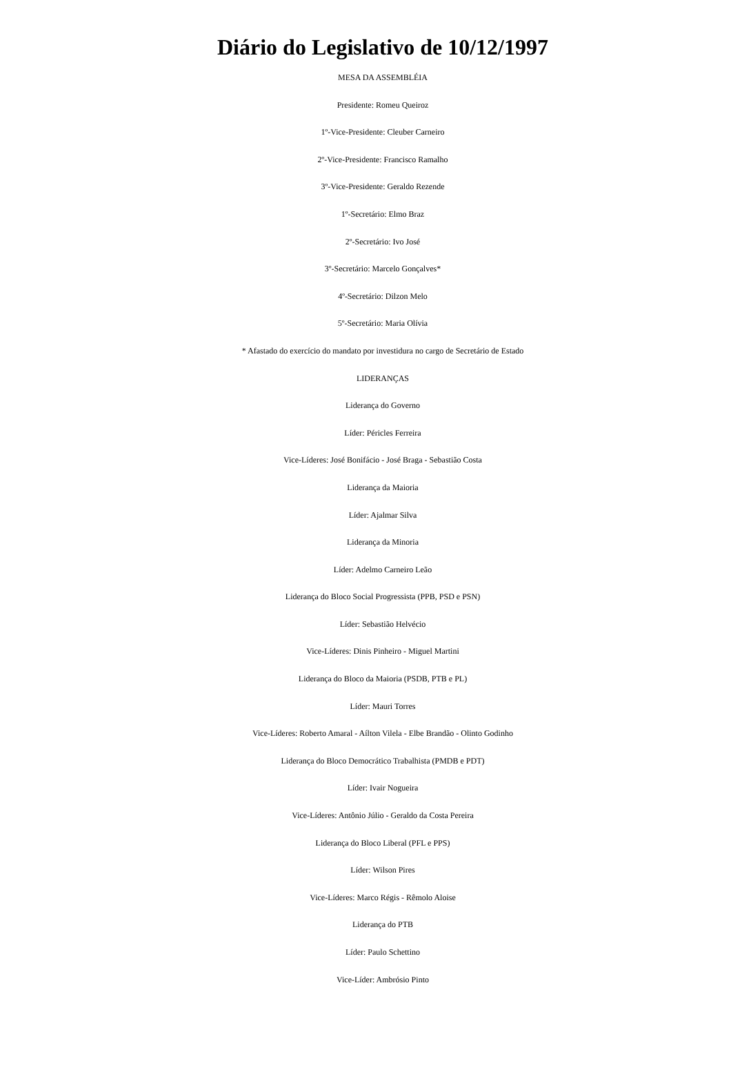Diário do Legislativo de 10/12/1997
MESA DA ASSEMBLÉIA
Presidente: Romeu Queiroz
1º-Vice-Presidente: Cleuber Carneiro
2º-Vice-Presidente: Francisco Ramalho
3º-Vice-Presidente: Geraldo Rezende
1º-Secretário: Elmo Braz
2º-Secretário: Ivo José
3º-Secretário: Marcelo Gonçalves*
4º-Secretário: Dilzon Melo
5º-Secretário: Maria Olívia
* Afastado do exercício do mandato por investidura no cargo de Secretário de Estado
LIDERANÇAS
Liderança do Governo
Líder: Péricles Ferreira
Vice-Líderes: José Bonifácio - José Braga - Sebastião Costa
Liderança da Maioria
Líder: Ajalmar Silva
Liderança da Minoria
Líder: Adelmo Carneiro Leão
Liderança do Bloco Social Progressista (PPB, PSD e PSN)
Líder: Sebastião Helvécio
Vice-Líderes: Dinis Pinheiro - Miguel Martini
Liderança do Bloco da Maioria (PSDB, PTB e PL)
Líder: Mauri Torres
Vice-Líderes: Roberto Amaral - Aílton Vilela - Elbe Brandão - Olinto Godinho
Liderança do Bloco Democrático Trabalhista (PMDB e PDT)
Líder: Ivair Nogueira
Vice-Líderes: Antônio Júlio - Geraldo da Costa Pereira
Liderança do Bloco Liberal (PFL e PPS)
Líder: Wilson Pires
Vice-Líderes: Marco Régis - Rêmolo Aloise
Liderança do PTB
Líder: Paulo Schettino
Vice-Líder: Ambrósio Pinto